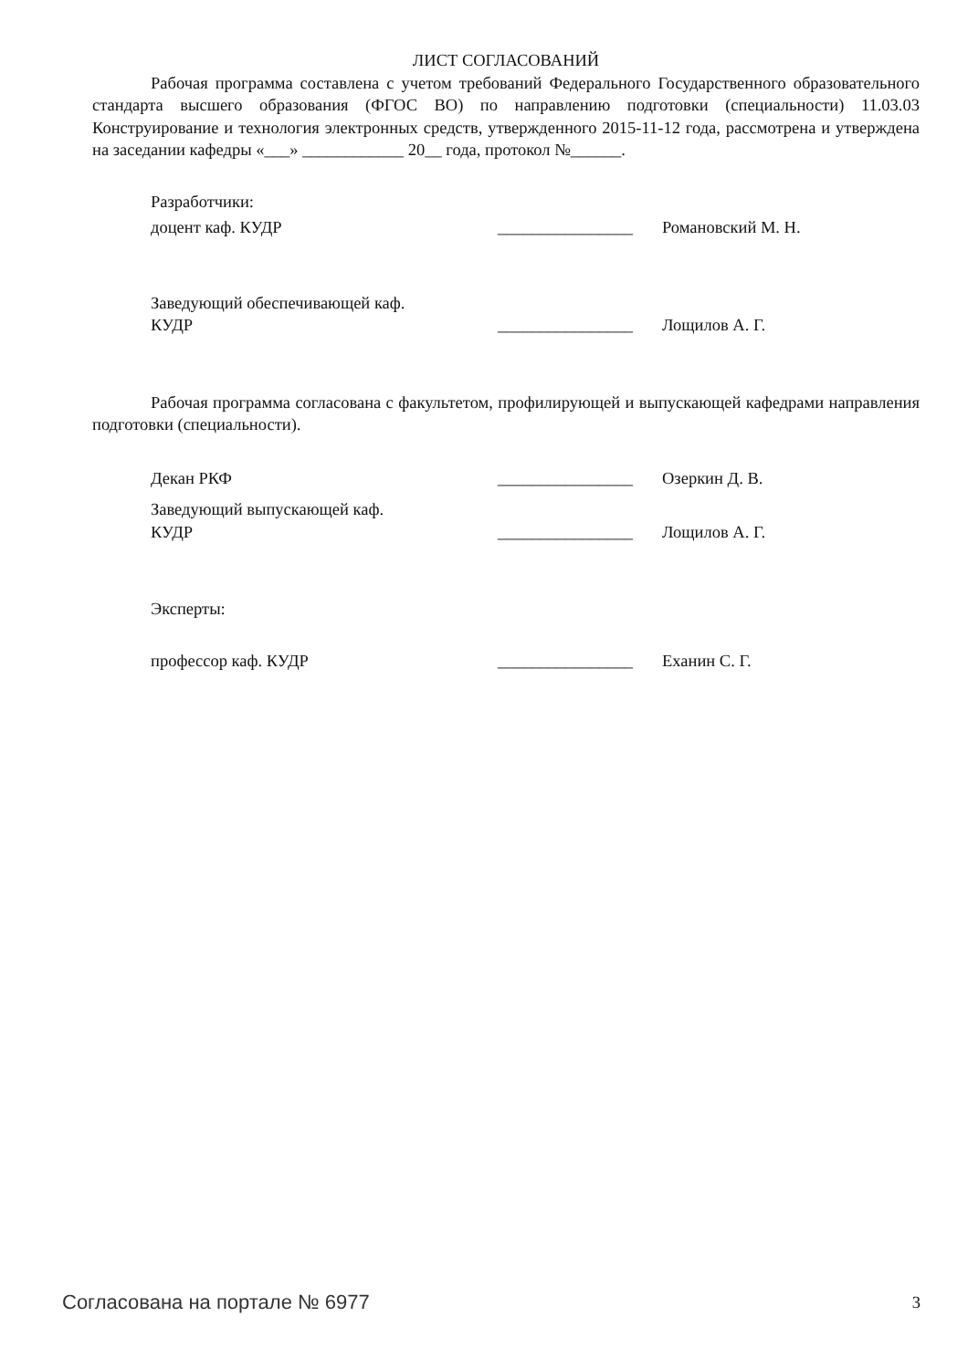ЛИСТ СОГЛАСОВАНИЙ
Рабочая программа составлена с учетом требований Федерального Государственного образовательного стандарта высшего образования (ФГОС ВО) по направлению подготовки (специальности) 11.03.03 Конструирование и технология электронных средств, утвержденного 2015-11-12 года, рассмотрена и утверждена на заседании кафедры «___» ____________ 20__ года, протокол №______.
Разработчики:
| доцент каф. КУДР | ________________ | Романовский М. Н. |
| Заведующий обеспечивающей каф. КУДР | ________________ | Лощилов А. Г. |
Рабочая программа согласована с факультетом, профилирующей и выпускающей кафедрами направления подготовки (специальности).
| Декан РКФ | ________________ | Озеркин Д. В. |
| Заведующий выпускающей каф. КУДР | ________________ | Лощилов А. Г. |
Эксперты:
| профессор каф. КУДР | ________________ | Еханин С. Г. |
Согласована на портале № 6977 3